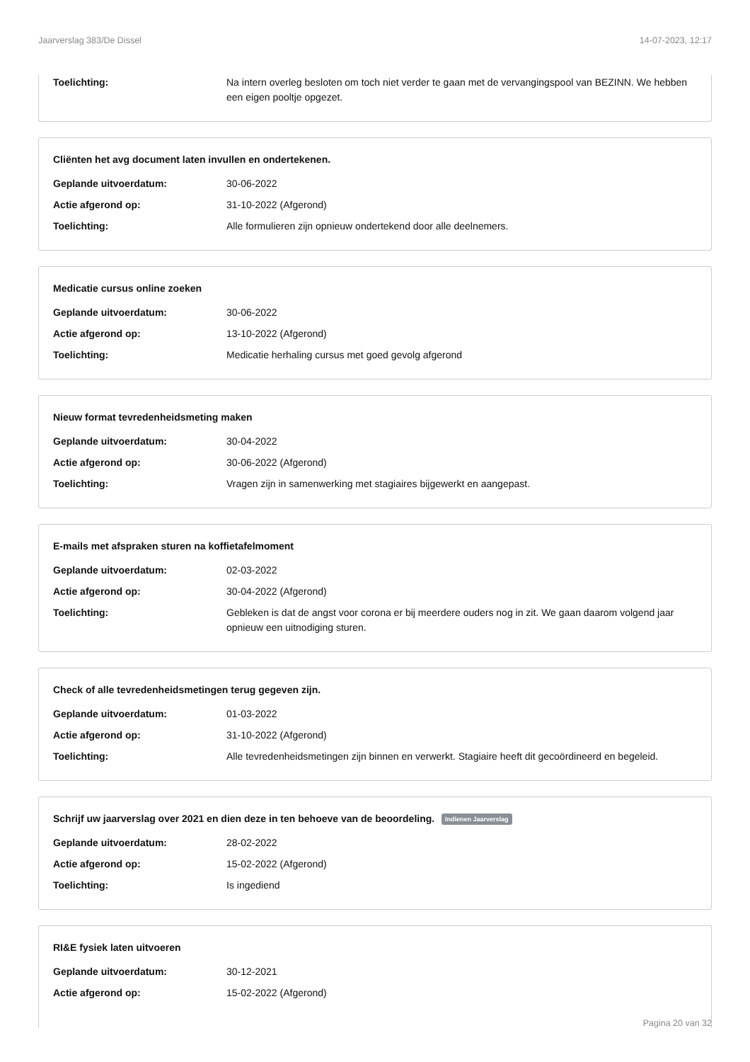Jaarverslag 383/De Dissel 14-07-2023, 12:17
Toelichting: Na intern overleg besloten om toch niet verder te gaan met de vervangingspool van BEZINN. We hebben een eigen pooltje opgezet.
Cliënten het avg document laten invullen en ondertekenen.
Geplande uitvoerdatum: 30-06-2022
Actie afgerond op: 31-10-2022 (Afgerond)
Toelichting: Alle formulieren zijn opnieuw ondertekend door alle deelnemers.
Medicatie cursus online zoeken
Geplande uitvoerdatum: 30-06-2022
Actie afgerond op: 13-10-2022 (Afgerond)
Toelichting: Medicatie herhaling cursus met goed gevolg afgerond
Nieuw format tevredenheidsmeting maken
Geplande uitvoerdatum: 30-04-2022
Actie afgerond op: 30-06-2022 (Afgerond)
Toelichting: Vragen zijn in samenwerking met stagiaires bijgewerkt en aangepast.
E-mails met afspraken sturen na koffietafelmoment
Geplande uitvoerdatum: 02-03-2022
Actie afgerond op: 30-04-2022 (Afgerond)
Toelichting: Gebleken is dat de angst voor corona er bij meerdere ouders nog in zit. We gaan daarom volgend jaar opnieuw een uitnodiging sturen.
Check of alle tevredenheidsmetingen terug gegeven zijn.
Geplande uitvoerdatum: 01-03-2022
Actie afgerond op: 31-10-2022 (Afgerond)
Toelichting: Alle tevredenheidsmetingen zijn binnen en verwerkt. Stagiaire heeft dit gecoördineerd en begeleid.
Schrijf uw jaarverslag over 2021 en dien deze in ten behoeve van de beoordeling. Indienen Jaarverslag
Geplande uitvoerdatum: 28-02-2022
Actie afgerond op: 15-02-2022 (Afgerond)
Toelichting: Is ingediend
RI&E fysiek laten uitvoeren
Geplande uitvoerdatum: 30-12-2021
Actie afgerond op: 15-02-2022 (Afgerond)
Pagina 20 van 32